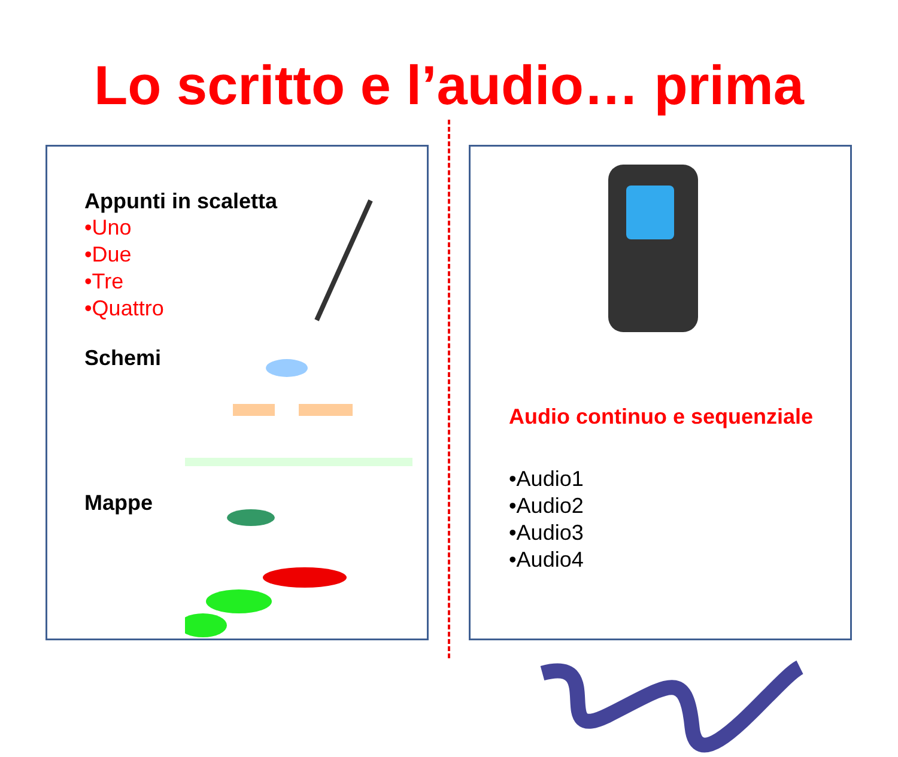Lo scritto e l’audio… prima
Appunti in scaletta
•Uno
•Due
•Tre
•Quattro
Schemi
Mappe
Audio continuo e sequenziale
•Audio1
•Audio2
•Audio3
•Audio4